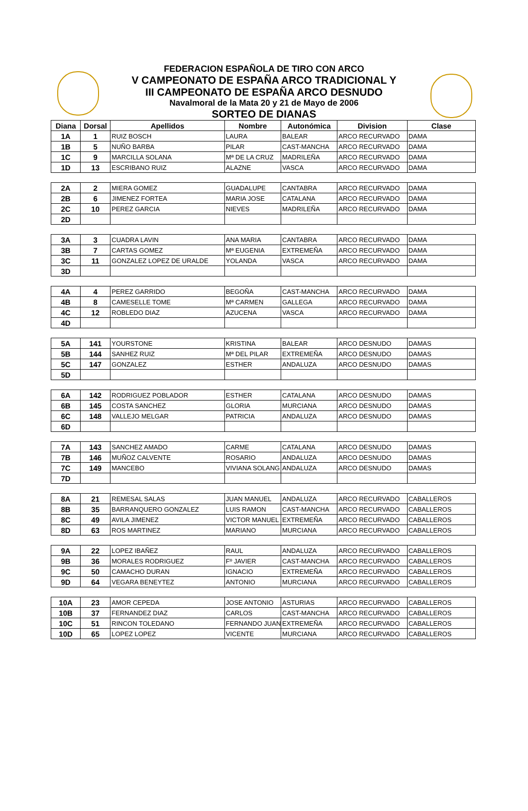FEDERACION ESPAÑOLA DE TIRO CON ARCO
V CAMPEONATO DE ESPAÑA ARCO TRADICIONAL Y
III CAMPEONATO DE ESPAÑA ARCO DESNUDO
Navalmoral de la Mata 20 y 21 de Mayo de 2006
SORTEO DE DIANAS
| Diana | Dorsal | Apellidos | Nombre | Autonómica | Division | Clase |
| --- | --- | --- | --- | --- | --- | --- |
| 1A | 1 | RUIZ BOSCH | LAURA | BALEAR | ARCO RECURVADO | DAMA |
| 1B | 5 | NUÑO BARBA | PILAR | CAST-MANCHA | ARCO RECURVADO | DAMA |
| 1C | 9 | MARCILLA SOLANA | Mª DE LA CRUZ | MADRILEÑA | ARCO RECURVADO | DAMA |
| 1D | 13 | ESCRIBANO RUIZ | ALAZNE | VASCA | ARCO RECURVADO | DAMA |
| 2A | 2 | MIERA GOMEZ | GUADALUPE | CANTABRA | ARCO RECURVADO | DAMA |
| 2B | 6 | JIMENEZ FORTEA | MARIA JOSE | CATALANA | ARCO RECURVADO | DAMA |
| 2C | 10 | PEREZ GARCIA | NIEVES | MADRILEÑA | ARCO RECURVADO | DAMA |
| 2D | | | | | | |
| 3A | 3 | CUADRA LAVIN | ANA MARIA | CANTABRA | ARCO RECURVADO | DAMA |
| 3B | 7 | CARTAS GOMEZ | Mª EUGENIA | EXTREMEÑA | ARCO RECURVADO | DAMA |
| 3C | 11 | GONZALEZ LOPEZ DE URALDE | YOLANDA | VASCA | ARCO RECURVADO | DAMA |
| 3D | | | | | | |
| 4A | 4 | PEREZ GARRIDO | BEGOÑA | CAST-MANCHA | ARCO RECURVADO | DAMA |
| 4B | 8 | CAMESELLE TOME | Mª CARMEN | GALLEGA | ARCO RECURVADO | DAMA |
| 4C | 12 | ROBLEDO DIAZ | AZUCENA | VASCA | ARCO RECURVADO | DAMA |
| 4D | | | | | | |
| 5A | 141 | YOURSTONE | KRISTINA | BALEAR | ARCO DESNUDO | DAMAS |
| 5B | 144 | SANHEZ RUIZ | Mª DEL PILAR | EXTREMEÑA | ARCO DESNUDO | DAMAS |
| 5C | 147 | GONZALEZ | ESTHER | ANDALUZA | ARCO DESNUDO | DAMAS |
| 5D | | | | | | |
| 6A | 142 | RODRIGUEZ POBLADOR | ESTHER | CATALANA | ARCO DESNUDO | DAMAS |
| 6B | 145 | COSTA SANCHEZ | GLORIA | MURCIANA | ARCO DESNUDO | DAMAS |
| 6C | 148 | VALLEJO MELGAR | PATRICIA | ANDALUZA | ARCO DESNUDO | DAMAS |
| 6D | | | | | | |
| 7A | 143 | SANCHEZ AMADO | CARME | CATALANA | ARCO DESNUDO | DAMAS |
| 7B | 146 | MUÑOZ CALVENTE | ROSARIO | ANDALUZA | ARCO DESNUDO | DAMAS |
| 7C | 149 | MANCEBO | VIVIANA SOLANG | ANDALUZA | ARCO DESNUDO | DAMAS |
| 7D | | | | | | |
| 8A | 21 | REMESAL SALAS | JUAN MANUEL | ANDALUZA | ARCO RECURVADO | CABALLEROS |
| 8B | 35 | BARRANQUERO GONZALEZ | LUIS RAMON | CAST-MANCHA | ARCO RECURVADO | CABALLEROS |
| 8C | 49 | AVILA JIMENEZ | VICTOR MANUEL | EXTREMEÑA | ARCO RECURVADO | CABALLEROS |
| 8D | 63 | ROS MARTINEZ | MARIANO | MURCIANA | ARCO RECURVADO | CABALLEROS |
| 9A | 22 | LOPEZ IBAÑEZ | RAUL | ANDALUZA | ARCO RECURVADO | CABALLEROS |
| 9B | 36 | MORALES RODRIGUEZ | Fº JAVIER | CAST-MANCHA | ARCO RECURVADO | CABALLEROS |
| 9C | 50 | CAMACHO DURAN | IGNACIO | EXTREMEÑA | ARCO RECURVADO | CABALLEROS |
| 9D | 64 | VEGARA BENEYTEZ | ANTONIO | MURCIANA | ARCO RECURVADO | CABALLEROS |
| 10A | 23 | AMOR CEPEDA | JOSE ANTONIO | ASTURIAS | ARCO RECURVADO | CABALLEROS |
| 10B | 37 | FERNANDEZ DIAZ | CARLOS | CAST-MANCHA | ARCO RECURVADO | CABALLEROS |
| 10C | 51 | RINCON TOLEDANO | FERNANDO JUAN | EXTREMEÑA | ARCO RECURVADO | CABALLEROS |
| 10D | 65 | LOPEZ LOPEZ | VICENTE | MURCIANA | ARCO RECURVADO | CABALLEROS |